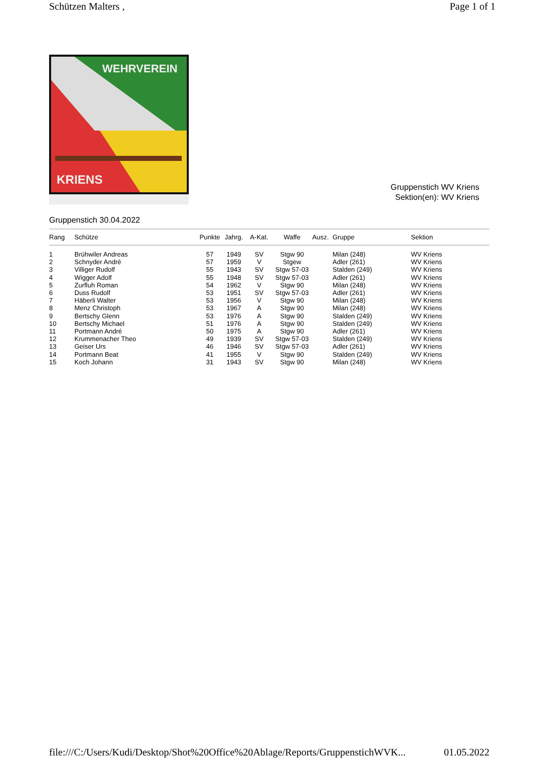Schützen Malters , Page 1 of 1
WEHRVEREIN
KRIENS
Gruppenstich WV Kriens
Sektion(en): WV Kriens
Gruppenstich 30.04.2022
| Rang | Schütze | Punkte | Jahrg. | A-Kat. | Waffe | Ausz. | Gruppe | Sektion |
| --- | --- | --- | --- | --- | --- | --- | --- | --- |
| 1 | Brühwiler Andreas | 57 | 1949 | SV | Stgw 90 | | Milan (248) | WV Kriens |
| 2 | Schnyder André | 57 | 1959 | V | Stgew | | Adler (261) | WV Kriens |
| 3 | Villiger Rudolf | 55 | 1943 | SV | Stgw 57-03 | | Stalden (249) | WV Kriens |
| 4 | Wigger Adolf | 55 | 1948 | SV | Stgw 57-03 | | Adler (261) | WV Kriens |
| 5 | Zurfluh Roman | 54 | 1962 | V | Stgw 90 | | Milan (248) | WV Kriens |
| 6 | Duss Rudolf | 53 | 1951 | SV | Stgw 57-03 | | Adler (261) | WV Kriens |
| 7 | Häberli Walter | 53 | 1956 | V | Stgw 90 | | Milan (248) | WV Kriens |
| 8 | Menz Christoph | 53 | 1967 | A | Stgw 90 | | Milan (248) | WV Kriens |
| 9 | Bertschy Glenn | 53 | 1976 | A | Stgw 90 | | Stalden (249) | WV Kriens |
| 10 | Bertschy Michael | 51 | 1976 | A | Stgw 90 | | Stalden (249) | WV Kriens |
| 11 | Portmann André | 50 | 1975 | A | Stgw 90 | | Adler (261) | WV Kriens |
| 12 | Krummenacher Theo | 49 | 1939 | SV | Stgw 57-03 | | Stalden (249) | WV Kriens |
| 13 | Geiser Urs | 46 | 1946 | SV | Stgw 57-03 | | Adler (261) | WV Kriens |
| 14 | Portmann Beat | 41 | 1955 | V | Stgw 90 | | Stalden (249) | WV Kriens |
| 15 | Koch Johann | 31 | 1943 | SV | Stgw 90 | | Milan (248) | WV Kriens |
file:///C:/Users/Kudi/Desktop/Shot%20Office%20Ablage/Reports/GruppenstichWVK... 01.05.2022